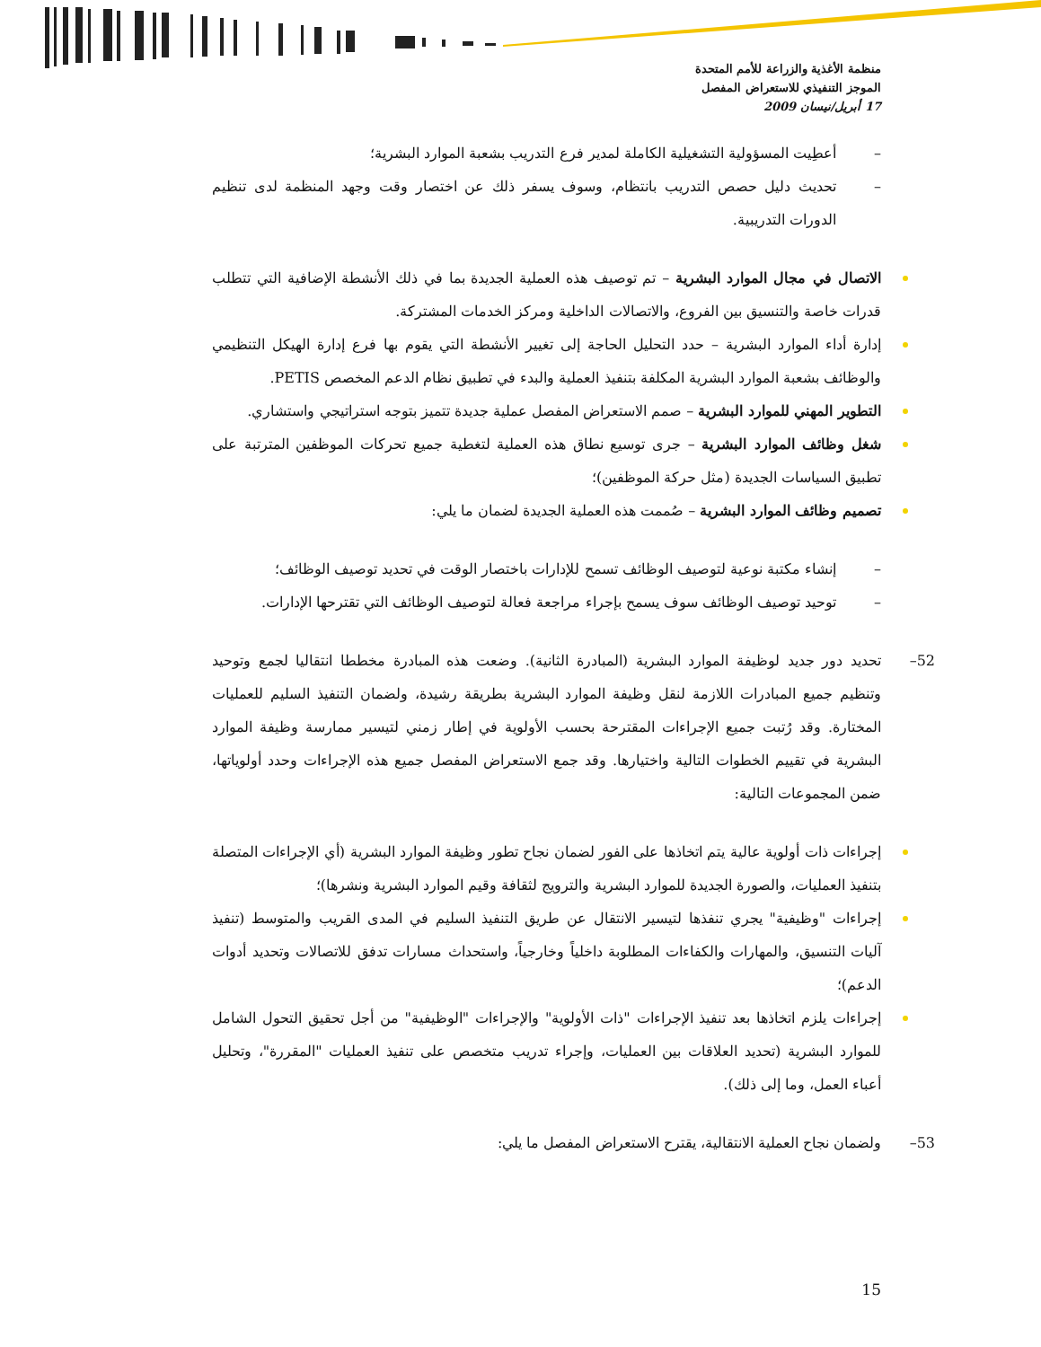منظمة الأغذية والزراعة للأمم المتحدة
الموجز التنفيذي للاستعراض المفصل
17 أبريل/نيسان 2009
– أعطِيت المسؤولية التشغيلية الكاملة لمدير فرع التدريب بشعبة الموارد البشرية؛
– تحديث دليل حصص التدريب بانتظام، وسوف يسفر ذلك عن اختصار وقت وجهد المنظمة لدى تنظيم الدورات التدريبية.
الاتصال في مجال الموارد البشرية – تم توصيف هذه العملية الجديدة بما في ذلك الأنشطة الإضافية التي تتطلب قدرات خاصة والتنسيق بين الفروع، والاتصالات الداخلية ومركز الخدمات المشتركة.
إدارة أداء الموارد البشرية – حدد التحليل الحاجة إلى تغيير الأنشطة التي يقوم بها فرع إدارة الهيكل التنظيمي والوظائف بشعبة الموارد البشرية المكلفة بتنفيذ العملية والبدء في تطبيق نظام الدعم المخصص PETIS.
التطوير المهني للموارد البشرية – صمم الاستعراض المفصل عملية جديدة تتميز بتوجه استراتيجي واستشاري.
شغل وظائف الموارد البشرية – جرى توسيع نطاق هذه العملية لتغطية جميع تحركات الموظفين المترتبة على تطبيق السياسات الجديدة (مثل حركة الموظفين)؛
تصميم وظائف الموارد البشرية – صُممت هذه العملية الجديدة لضمان ما يلي:
– إنشاء مكتبة نوعية لتوصيف الوظائف تسمح للإدارات باختصار الوقت في تحديد توصيف الوظائف؛
– توحيد توصيف الوظائف سوف يسمح بإجراء مراجعة فعالة لتوصيف الوظائف التي تقترحها الإدارات.
52– تحديد دور جديد لوظيفة الموارد البشرية (المبادرة الثانية). وضعت هذه المبادرة مخططا انتقاليا لجمع وتوحيد وتنظيم جميع المبادرات اللازمة لنقل وظيفة الموارد البشرية بطريقة رشيدة، ولضمان التنفيذ السليم للعمليات المختارة. وقد رُتبت جميع الإجراءات المقترحة بحسب الأولوية في إطار زمني لتيسير ممارسة وظيفة الموارد البشرية في تقييم الخطوات التالية واختيارها. وقد جمع الاستعراض المفصل جميع هذه الإجراءات وحدد أولوياتها، ضمن المجموعات التالية:
إجراءات ذات أولوية عالية يتم اتخاذها على الفور لضمان نجاح تطور وظيفة الموارد البشرية (أي الإجراءات المتصلة بتنفيذ العمليات، والصورة الجديدة للموارد البشرية والترويج لثقافة وقيم الموارد البشرية ونشرها)؛
إجراءات "وظيفية" يجري تنفذها لتيسير الانتقال عن طريق التنفيذ السليم في المدى القريب والمتوسط (تنفيذ آليات التنسيق، والمهارات والكفاءات المطلوبة داخلياً وخارجياً، واستحداث مسارات تدفق للاتصالات وتحديد أدوات الدعم)؛
إجراءات يلزم اتخاذها بعد تنفيذ الإجراءات "ذات الأولوية" والإجراءات "الوظيفية" من أجل تحقيق التحول الشامل للموارد البشرية (تحديد العلاقات بين العمليات، وإجراء تدريب متخصص على تنفيذ العمليات "المقررة"، وتحليل أعباء العمل، وما إلى ذلك).
53– ولضمان نجاح العملية الانتقالية، يقترح الاستعراض المفصل ما يلي:
15